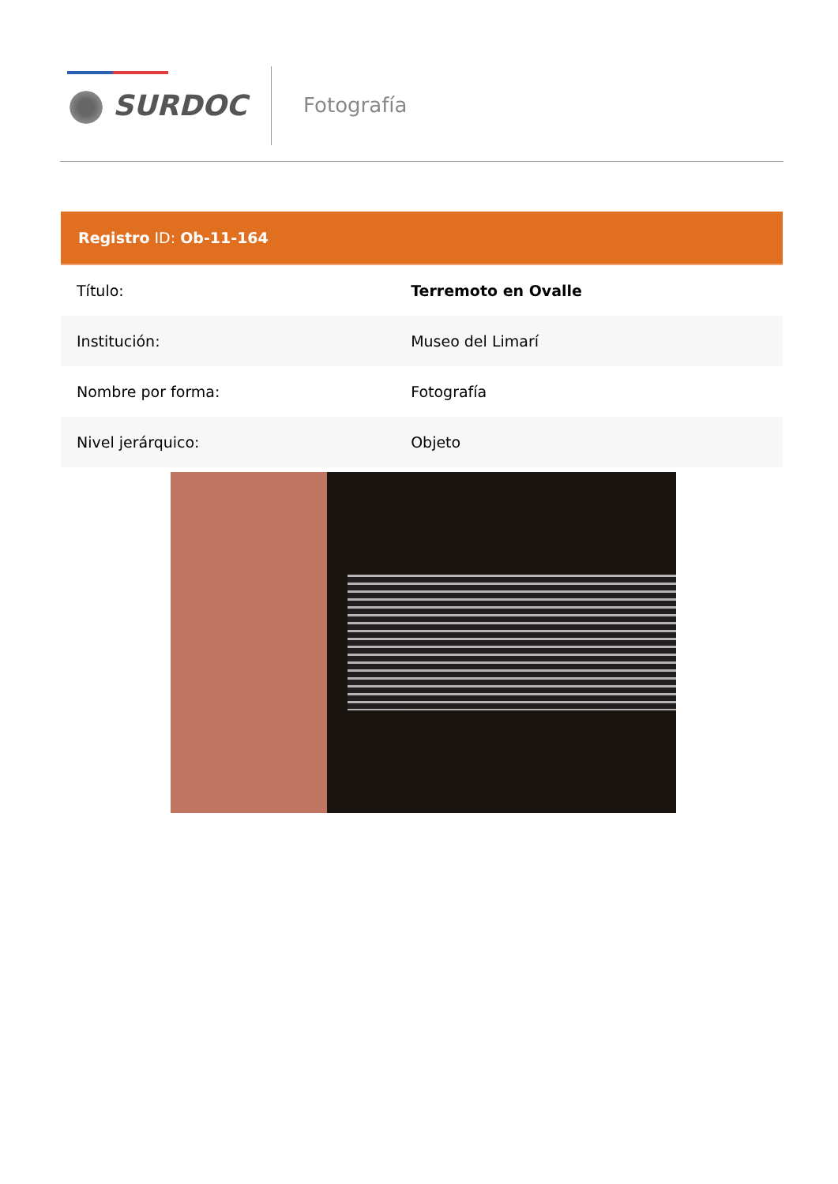SURDOC Fotografía
| Registro ID: Ob-11-164 | |
| --- | --- |
| Título: | Terremoto en Ovalle |
| Institución: | Museo del Limarí |
| Nombre por forma: | Fotografía |
| Nivel jerárquico: | Objeto |